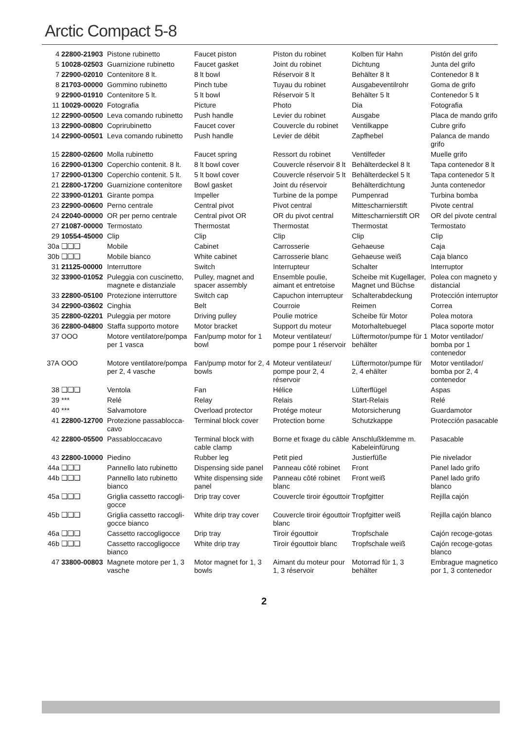Arctic Compact 5-8
| 4 | 22800-21903 | Pistone rubinetto | Faucet piston | Piston du robinet | Kolben für Hahn | Pistón del grifo |
| 5 | 10028-02503 | Guarnizione rubinetto | Faucet gasket | Joint du robinet | Dichtung | Junta del grifo |
| 7 | 22900-02010 | Contenitore 8 lt. | 8 lt bowl | Réservoir 8 lt | Behälter 8 lt | Contenedor 8 lt |
| 8 | 21703-00000 | Gommino rubinetto | Pinch tube | Tuyau du robinet | Ausgabeventilrohr | Goma de grifo |
| 9 | 22900-01910 | Contenitore 5 lt. | 5 lt bowl | Réservoir 5 lt | Behälter 5 lt | Contenedor 5 lt |
| 11 | 10029-00020 | Fotografia | Picture | Photo | Dia | Fotografia |
| 12 | 22900-00500 | Leva comando rubinetto | Push handle | Levier du robinet | Ausgabe | Placa de mando grifo |
| 13 | 22900-00800 | Coprirubinetto | Faucet cover | Couvercle du robinet | Ventilkappe | Cubre grifo |
| 14 | 22900-00501 | Leva comando rubinetto | Push handle | Levier de débit | Zapfhebel | Palanca de mando grifo |
| 15 | 22800-02600 | Molla rubinetto | Faucet spring | Ressort du robinet | Ventilfeder | Muelle grifo |
| 16 | 22900-01300 | Coperchio contenit. 8 lt. | 8 lt bowl cover | Couvercle réservoir 8 lt | Behälterdeckel 8 lt | Tapa contenedor 8 lt |
| 17 | 22900-01300 | Coperchio contenit. 5 lt. | 5 lt bowl cover | Couvercle réservoir 5 lt | Behälterdeckel 5 lt | Tapa contenedor 5 lt |
| 21 | 22800-17200 | Guarnizione contenitore | Bowl gasket | Joint du réservoir | Behälterdichtung | Junta contenedor |
| 22 | 33900-01201 | Girante pompa | Impeller | Turbine de la pompe | Pumpenrad | Turbina bomba |
| 23 | 22900-00600 | Perno centrale | Central pivot | Pivot central | Mittescharnierstift | Pivote central |
| 24 | 22040-00000 | OR per perno centrale | Central pivot OR | OR du pivot central | Mittescharnierstift OR | OR del pivote central |
| 27 | 21087-00000 | Termostato | Thermostat | Thermostat | Thermostat | Termostato |
| 29 | 10554-45000 | Clip | Clip | Clip | Clip | Clip |
| 30a | ❑❑❑ | Mobile | Cabinet | Carrosserie | Gehaeuse | Caja |
| 30b | ❑❑❑ | Mobile bianco | White cabinet | Carrosserie blanc | Gehaeuse weiß | Caja blanco |
| 31 | 21125-00000 | Interruttore | Switch | Interrupteur | Schalter | Interruptor |
| 32 | 33900-01052 | Puleggia con cuscinetto, magnete e distanziale | Pulley, magnet and spacer assembly | Ensemble poulie, aimant et entretoise | Scheibe mit Kugellager, Magnet und Büchse | Polea con magneto y distancial |
| 33 | 22800-05100 | Protezione interruttore | Switch cap | Capuchon interrupteur | Schalterabdeckung | Protección interruptor |
| 34 | 22900-03602 | Cinghia | Belt | Courroie | Reimen | Correa |
| 35 | 22800-02201 | Puleggia per motore | Driving pulley | Poulie motrice | Scheibe für Motor | Polea motora |
| 36 | 22800-04800 | Staffa supporto motore | Motor bracket | Support du moteur | Motorhaltebuegel | Placa soporte motor |
| 37 | OOO | Motore ventilatore/pompa per 1 vasca | Fan/pump motor for 1 bowl | Moteur ventilateur/ pompe pour 1 réservoir | Lüftermotor/pumpe für 1 behälter | Motor ventilador/ bomba por 1 contenedor |
| 37A | OOO | Motore ventilatore/pompa per 2, 4 vasche | Fan/pump motor for 2, 4 bowls | Moteur ventilateur/ pompe pour 2, 4 réservoir | Lüftermotor/pumpe für 2, 4 ehälter | Motor ventilador/ bomba por 2, 4 contenedor |
| 38 | ❑❑❑ | Ventola | Fan | Hélice | Lüfterflügel | Aspas |
| 39 | *** | Relé | Relay | Relais | Start-Relais | Relé |
| 40 | *** | Salvamotore | Overload protector | Protége moteur | Motorsicherung | Guardamotor |
| 41 | 22800-12700 | Protezione passablocca-cavo | Terminal block cover | Protection borne | Schutzkappe | Protección pasacable |
| 42 | 22800-05500 | Passabloccacavo | Terminal block with cable clamp | Borne et fixage du câble | Anschlußklemme m. Kabeleinfürung | Pasacable |
| 43 | 22800-10000 | Piedino | Rubber leg | Petit pied | Justierfüße | Pie nivelador |
| 44a | ❑❑❑ | Pannello lato rubinetto | Dispensing side panel | Panneau côté robinet | Front | Panel lado grifo |
| 44b | ❑❑❑ | Pannello lato rubinetto bianco | White dispensing side panel | Panneau côté robinet blanc | Front weiß | Panel lado grifo blanco |
| 45a | ❑❑❑ | Griglia cassetto raccogli-gocce | Drip tray cover | Couvercle tiroir égouttoir | Tropfgitter | Rejilla cajón |
| 45b | ❑❑❑ | Griglia cassetto raccogli-gocce bianco | White drip tray cover | Couvercle tiroir égouttoir blanc | Tropfgitter weiß | Rejilla cajón blanco |
| 46a | ❑❑❑ | Cassetto raccogligocce | Drip tray | Tiroir égouttoir | Tropfschale | Cajón recoge-gotas |
| 46b | ❑❑❑ | Cassetto raccogligocce bianco | White drip tray | Tiroir égouttoir blanc | Tropfschale weiß | Cajón recoge-gotas blanco |
| 47 | 33800-00803 | Magnete motore per 1, 3 vasche | Motor magnet for 1, 3 bowls | Aimant du moteur pour 1, 3 réservoir | Motorrad für 1, 3 behälter | Embrague magnetico por 1, 3 contenedor |
2